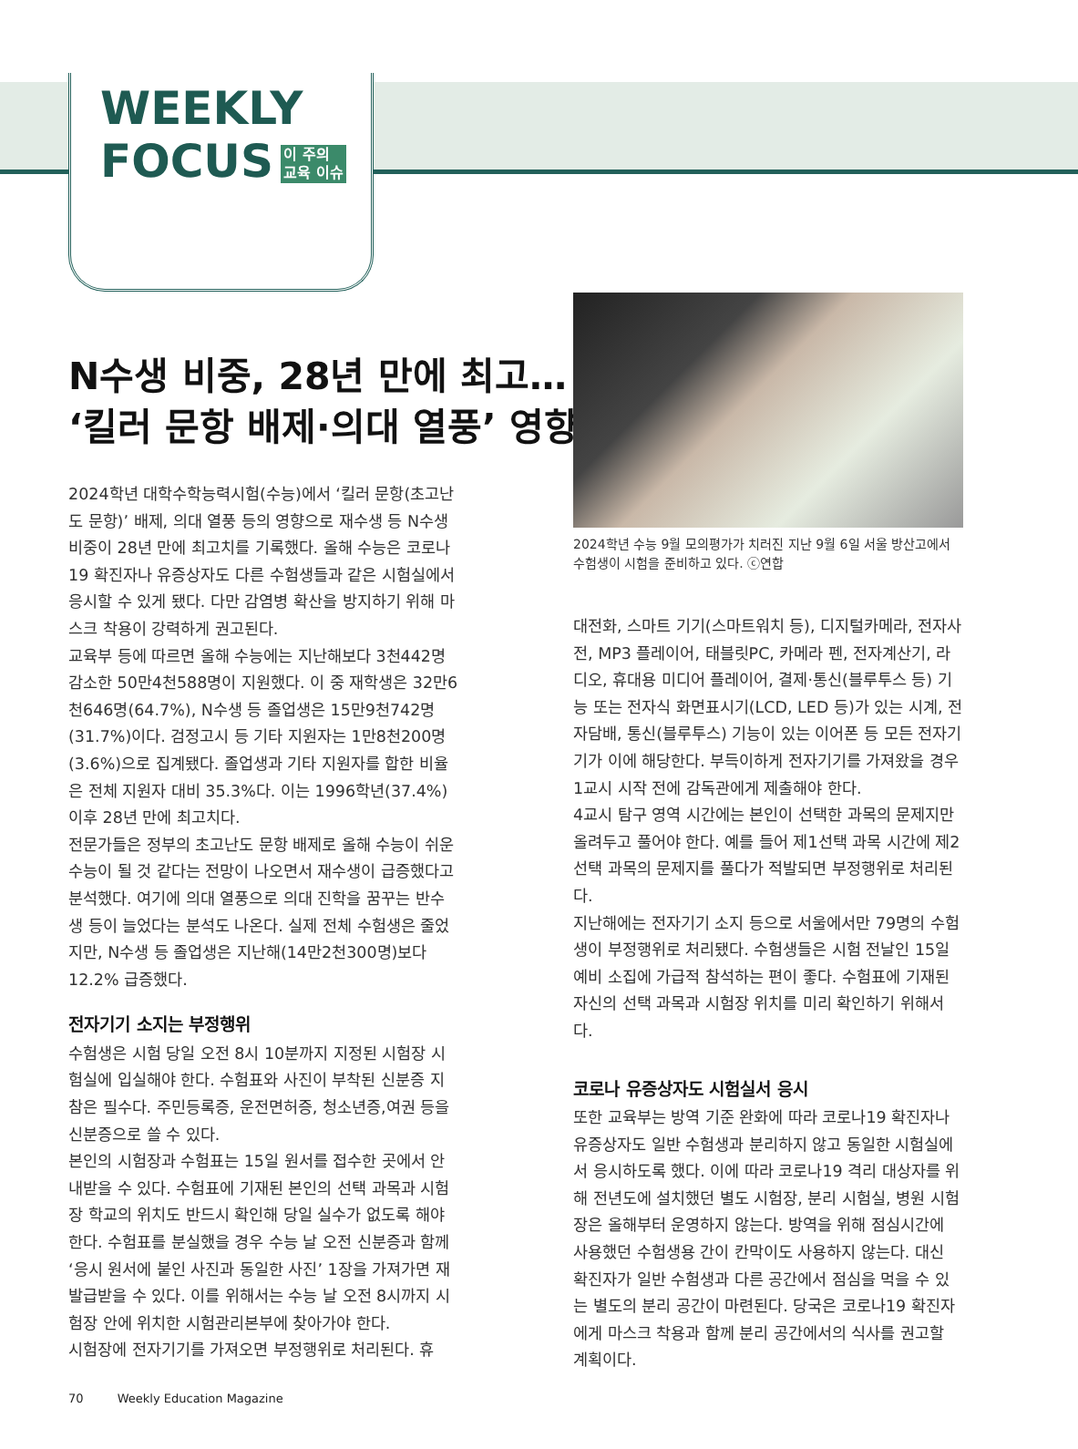WEEKLY
FOCUS 이 주의
교육 이슈
N수생 비중, 28년 만에 최고…
‘킬러 문항 배제·의대 열풍’ 영향
2024학년 수능 9월 모의평가가 치러진 지난 9월 6일 서울 방산고에서 수험생이 시험을 준비하고 있다. ⓒ연합
2024학년 대학수학능력시험(수능)에서 ‘킬러 문항(초고난도 문항)’ 배제, 의대 열풍 등의 영향으로 재수생 등 N수생 비중이 28년 만에 최고치를 기록했다. 올해 수능은 코로나19 확진자나 유증상자도 다른 수험생들과 같은 시험실에서 응시할 수 있게 됐다. 다만 감염병 확산을 방지하기 위해 마스크 착용이 강력하게 권고된다.
교육부 등에 따르면 올해 수능에는 지난해보다 3천442명 감소한 50만4천588명이 지원했다. 이 중 재학생은 32만6천646명(64.7%), N수생 등 졸업생은 15만9천742명(31.7%)이다. 검정고시 등 기타 지원자는 1만8천200명(3.6%)으로 집계됐다. 졸업생과 기타 지원자를 합한 비율은 전체 지원자 대비 35.3%다. 이는 1996학년(37.4%) 이후 28년 만에 최고치다.
전문가들은 정부의 초고난도 문항 배제로 올해 수능이 쉬운 수능이 될 것 같다는 전망이 나오면서 재수생이 급증했다고 분석했다. 여기에 의대 열풍으로 의대 진학을 꿈꾸는 반수생 등이 늘었다는 분석도 나온다. 실제 전체 수험생은 줄었지만, N수생 등 졸업생은 지난해(14만2천300명)보다 12.2% 급증했다.
전자기기 소지는 부정행위
수험생은 시험 당일 오전 8시 10분까지 지정된 시험장 시험실에 입실해야 한다. 수험표와 사진이 부착된 신분증 지참은 필수다. 주민등록증, 운전면허증, 청소년증,여권 등을 신분증으로 쓸 수 있다.
본인의 시험장과 수험표는 15일 원서를 접수한 곳에서 안내받을 수 있다. 수험표에 기재된 본인의 선택 과목과 시험장 학교의 위치도 반드시 확인해 당일 실수가 없도록 해야 한다. 수험표를 분실했을 경우 수능 날 오전 신분증과 함께 ‘응시 원서에 붙인 사진과 동일한 사진’ 1장을 가져가면 재발급받을 수 있다. 이를 위해서는 수능 날 오전 8시까지 시험장 안에 위치한 시험관리본부에 찾아가야 한다.
시험장에 전자기기를 가져오면 부정행위로 처리된다. 휴
대전화, 스마트 기기(스마트워치 등), 디지털카메라, 전자사전, MP3 플레이어, 태블릿PC, 카메라 펜, 전자계산기, 라디오, 휴대용 미디어 플레이어, 결제·통신(블루투스 등) 기능 또는 전자식 화면표시기(LCD, LED 등)가 있는 시계, 전자담배, 통신(블루투스) 기능이 있는 이어폰 등 모든 전자기기가 이에 해당한다. 부득이하게 전자기기를 가져왔을 경우 1교시 시작 전에 감독관에게 제출해야 한다.
4교시 탐구 영역 시간에는 본인이 선택한 과목의 문제지만 올려두고 풀어야 한다. 예를 들어 제1선택 과목 시간에 제2선택 과목의 문제지를 풀다가 적발되면 부정행위로 처리된다.
지난해에는 전자기기 소지 등으로 서울에서만 79명의 수험생이 부정행위로 처리됐다. 수험생들은 시험 전날인 15일 예비 소집에 가급적 참석하는 편이 좋다. 수험표에 기재된 자신의 선택 과목과 시험장 위치를 미리 확인하기 위해서다.
코로나 유증상자도 시험실서 응시
또한 교육부는 방역 기준 완화에 따라 코로나19 확진자나 유증상자도 일반 수험생과 분리하지 않고 동일한 시험실에서 응시하도록 했다. 이에 따라 코로나19 격리 대상자를 위해 전년도에 설치했던 별도 시험장, 분리 시험실, 병원 시험장은 올해부터 운영하지 않는다. 방역을 위해 점심시간에 사용했던 수험생용 간이 칸막이도 사용하지 않는다. 대신 확진자가 일반 수험생과 다른 공간에서 점심을 먹을 수 있는 별도의 분리 공간이 마련된다. 당국은 코로나19 확진자에게 마스크 착용과 함께 분리 공간에서의 식사를 권고할 계획이다.
70 Weekly Education Magazine